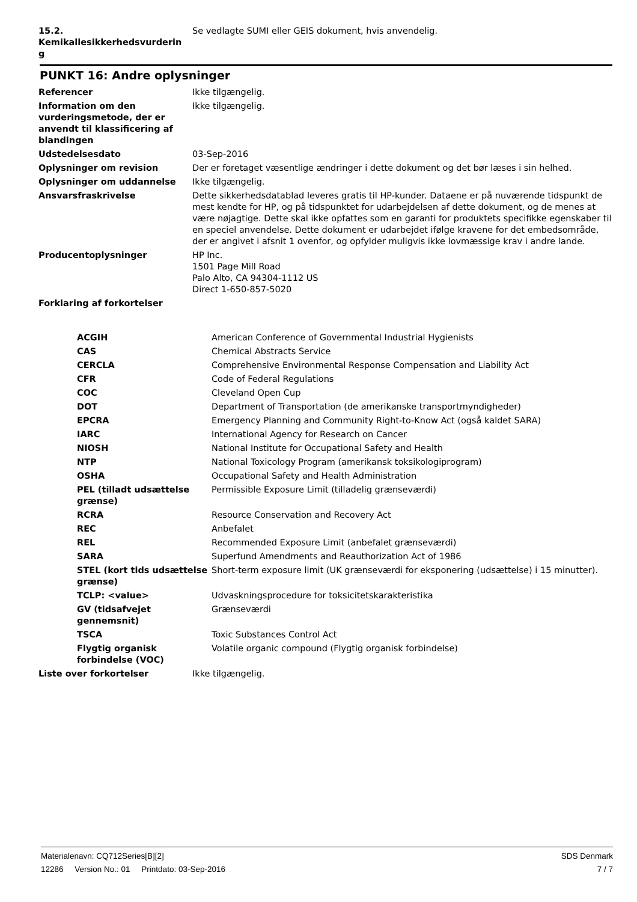| 15.2. Kemikaliesikkerhedsvurderin g | Se vedlagte SUMI eller GEIS dokument, hvis anvendelig. |
PUNKT 16: Andre oplysninger
| Referencer | Ikke tilgængelig. |
| Information om den vurderingsmetode, der er anvendt til klassificering af blandingen | Ikke tilgængelig. |
| Udstedelsesdato | 03-Sep-2016 |
| Oplysninger om revision | Der er foretaget væsentlige ændringer i dette dokument og det bør læses i sin helhed. |
| Oplysninger om uddannelse | Ikke tilgængelig. |
| Ansvarsfraskrivelse | Dette sikkerhedsdatablad leveres gratis til HP-kunder. Dataene er på nuværende tidspunkt de mest kendte for HP, og på tidspunktet for udarbejdelsen af dette dokument, og de menes at være nøjagtige. Dette skal ikke opfattes som en garanti for produktets specifikke egenskaber til en speciel anvendelse. Dette dokument er udarbejdet ifølge kravene for det embedsområde, der er angivet i afsnit 1 ovenfor, og opfylder muligvis ikke lovmæssige krav i andre lande. |
| Producentoplysninger | HP Inc. 1501 Page Mill Road Palo Alto, CA 94304-1112 US Direct 1-650-857-5020 |
| Forklaring af forkortelser | |
| ACGIH | American Conference of Governmental Industrial Hygienists |
| CAS | Chemical Abstracts Service |
| CERCLA | Comprehensive Environmental Response Compensation and Liability Act |
| CFR | Code of Federal Regulations |
| COC | Cleveland Open Cup |
| DOT | Department of Transportation (de amerikanske transportmyndigheder) |
| EPCRA | Emergency Planning and Community Right-to-Know Act (også kaldet SARA) |
| IARC | International Agency for Research on Cancer |
| NIOSH | National Institute for Occupational Safety and Health |
| NTP | National Toxicology Program (amerikansk toksikologiprogram) |
| OSHA | Occupational Safety and Health Administration |
| PEL (tilladt udsættelse grænse) | Permissible Exposure Limit (tilladelig grænseværdi) |
| RCRA | Resource Conservation and Recovery Act |
| REC | Anbefalet |
| REL | Recommended Exposure Limit (anbefalet grænseværdi) |
| SARA | Superfund Amendments and Reauthorization Act of 1986 |
| STEL (kort tids udsættelse grænse) | Short-term exposure limit (UK grænseværdi for eksponering (udsættelse) i 15 minutter). |
| TCLP: <value> | Udvaskningsprocedure for toksicitetskarakteristika |
| GV (tidsafvejet gennemsnit) | Grænseværdi |
| TSCA | Toxic Substances Control Act |
| Flygtig organisk forbindelse (VOC) | Volatile organic compound (Flygtig organisk forbindelse) |
| Liste over forkortelser | Ikke tilgængelig. |
Materialenavn: CQ712Series[B][2] SDS Denmark
12286 Version No.: 01 Printdato: 03-Sep-2016 7 / 7